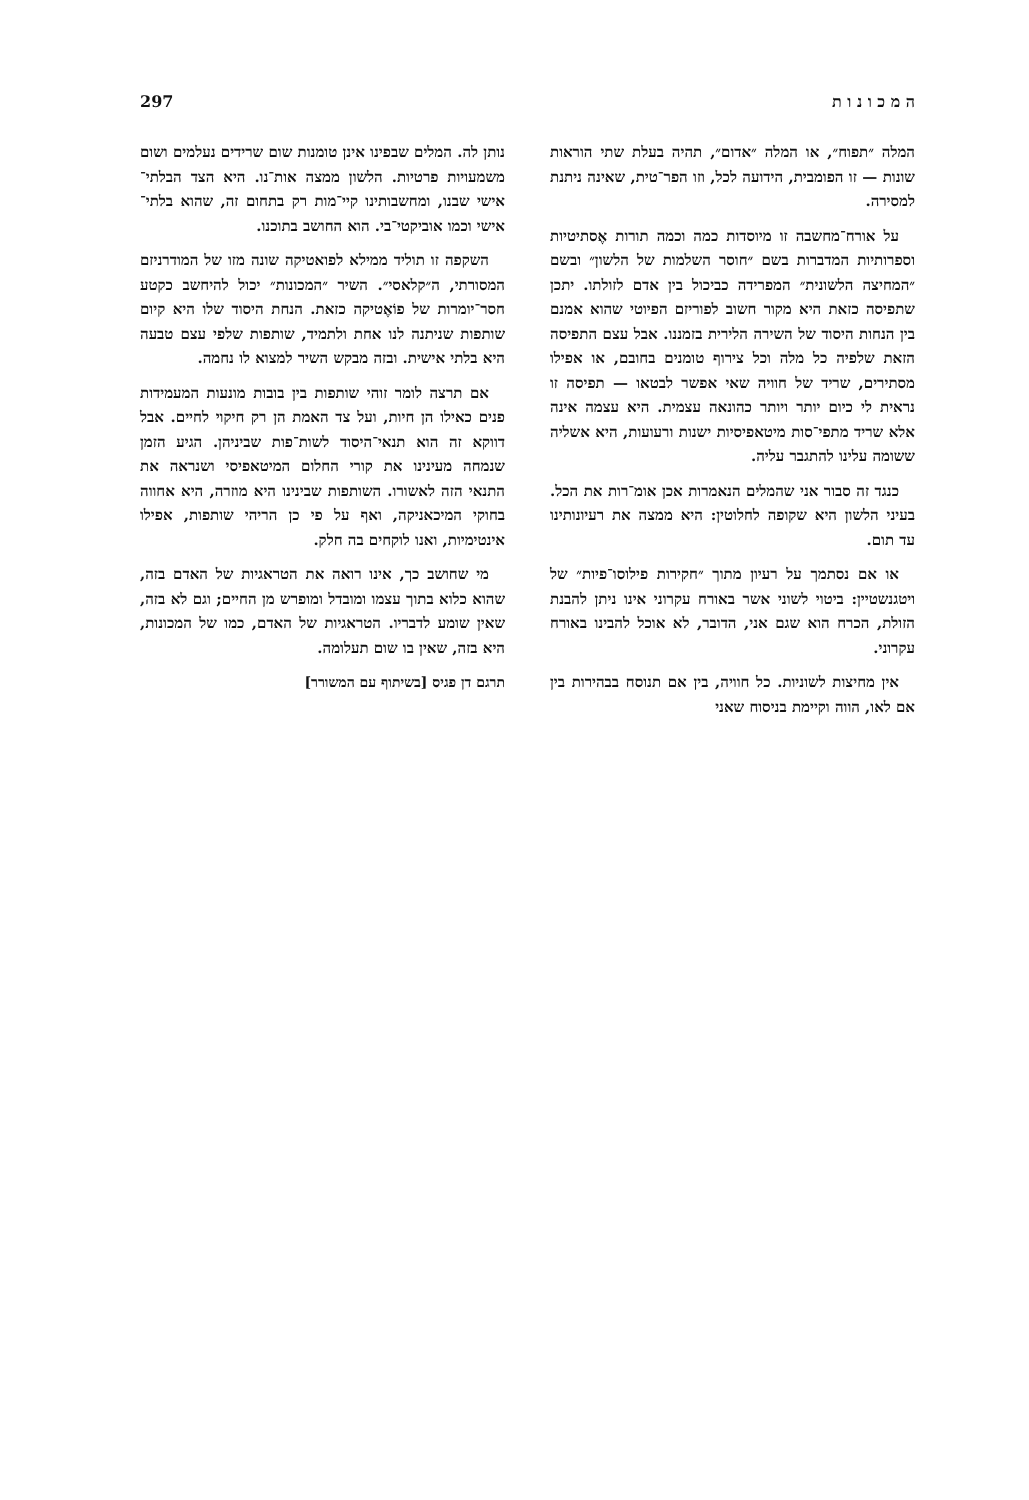297 ה מ כ ו נ ו ת
המלה ״תפוח״, או המלה ״אדום״, תהיה בעלת שתי הוראות שונות — זו הפומבית, הידועה לכל, וזו הפר־טית, שאינה ניתנת למסירה.
על אורח־מחשבה זו מיוסדות כמה וכמה תורות אֶסתיטיות וספרותיות המדברות בשם ״חוסר השלמות של הלשון״ ובשם ״המחיצה הלשונית״ המפרידה כביכול בין אדם לזולתו. יתכן שתפיסה כזאת היא מקור חשוב לפוריזם הפיוטי שהוא אמנם בין הנחות היסוד של השירה הלירית בזמננו. אבל עצם התפיסה הזאת שלפיה כל מלה וכל צירוף טומנים בחובם, או אפילו מסתירים, שריד של חוויה שאי אפשר לבטאו — תפיסה זו נראית לי כיום יותר ויותר כהונאה עצמית. היא עצמה אינה אלא שריד מתפי־סות מיטאפיסיות ישנות ורעועות, היא אשליה ששומה עלינו להתגבר עליה.
כנגד זה סבור אני שהמלים הנאמרות אכן אומ־רות את הכל. בעיני הלשון היא שקופה לחלוטין: היא ממצה את רעיונותינו עד תום.
או אם נסתמך על רעיון מתוך ״חקירות פילוסו־פיות״ של ויטגנשטיין: ביטוי לשוני אשר באורח עקרוני אינו ניתן להבנת הזולת, הכרח הוא שגם אני, הדובר, לא אוכל להבינו באורח עקרוני.
אין מחיצות לשוניות. כל חוויה, בין אם תנוסח בבהירות בין אם לאו, הווה וקיימת בניסוח שאני
נותן לה. המלים שבפינו אינן טומנות שום שרידים נעלמים ושום משמעויות פרטיות. הלשון ממצה אות־נו. היא הצד הבלתי־אישי שבנו, ומחשבותינו קיי־מות רק בתחום זה, שהוא בלתי־אישי וכמו אוביקטי־בי. הוא החושב בתוכנו.
השקפה זו תוליד ממילא לפואטיקה שונה מזו של המודרניזם המסורתי, ה״קלאסי״. השיר ״המכונות״ יכול להיחשב כקטע חסר־יומרות של פוֹאֶטיקה כזאת. הנחת היסוד שלו היא קיום שותפות שניתנה לנו אחת ולתמיד, שותפות שלפי עצם טבעה היא בלתי אישית. ובזה מבקש השיר למצוא לו נחמה.
אם תרצה לומר זוהי שותפות בין בובות מונעות המעמידות פנים כאילו הן חיות, ועל צד האמת הן רק חיקוי לחיים. אבל דווקא זה הוא תנאי־היסוד לשות־פות שביניהן. הגיע הזמן שנמחה מעינינו את קורי החלום המיטאפיסי ושנראה את התנאי הזה לאשורו. השותפות שבינינו היא מוזרה, היא אחווה בחוקי המיכאניקה, ואף על פי כן הריהי שותפות, אפילו אינטימיות, ואנו לוקחים בה חלק.
מי שחושב כך, אינו רואה את הטראגיות של האדם בזה, שהוא כלוא בתוך עצמו ומובדל ומופרש מן החיים; וגם לא בזה, שאין שומע לדבריו. הטראגיות של האדם, כמו של המכונות, היא בזה, שאין בו שום תעלומה.
תרגם דן פגיס [בשיתוף עם המשורר]